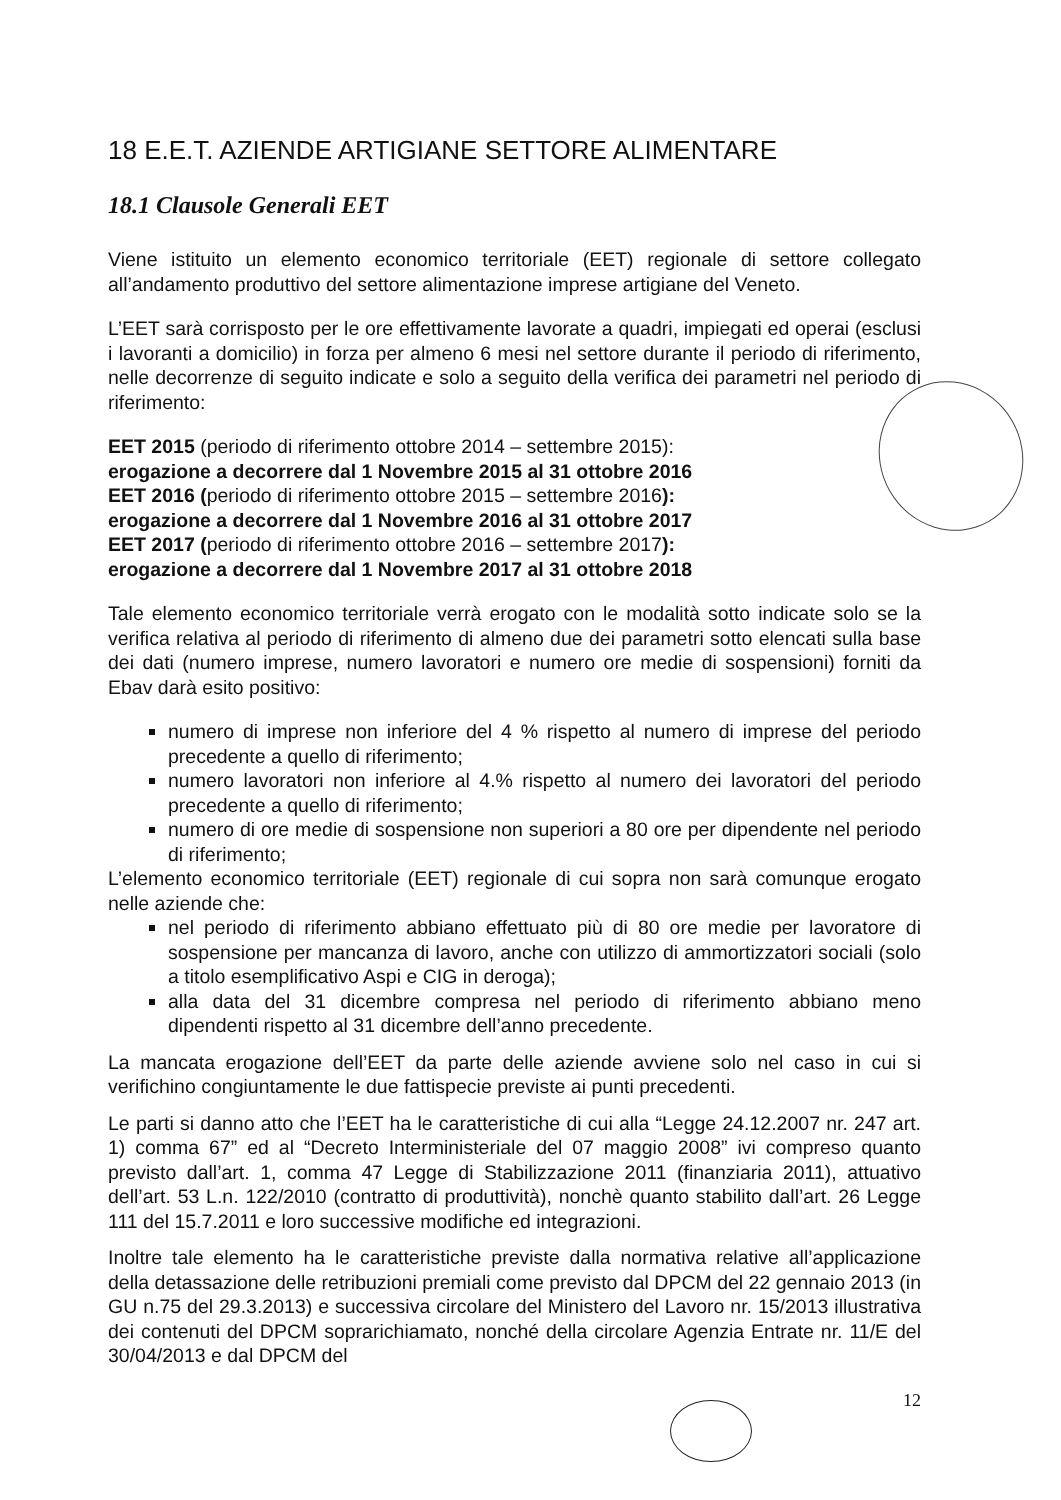18 E.E.T. AZIENDE ARTIGIANE SETTORE ALIMENTARE
18.1 Clausole Generali EET
Viene istituito un elemento economico territoriale (EET) regionale di settore collegato all’andamento produttivo del settore alimentazione imprese artigiane del Veneto.
L’EET sarà corrisposto per le ore effettivamente lavorate a quadri, impiegati ed operai (esclusi i lavoranti a domicilio) in forza per almeno 6 mesi nel settore durante il periodo di riferimento, nelle decorrenze di seguito indicate e solo a seguito della verifica dei parametri nel periodo di riferimento:
EET 2015 (periodo di riferimento ottobre 2014 – settembre 2015):
erogazione a decorrere dal 1 Novembre 2015 al 31 ottobre 2016
EET 2016 (periodo di riferimento ottobre 2015 – settembre 2016):
erogazione a decorrere dal 1 Novembre 2016 al 31 ottobre 2017
EET 2017 (periodo di riferimento ottobre 2016 – settembre 2017):
erogazione a decorrere dal 1 Novembre 2017 al 31 ottobre 2018
Tale elemento economico territoriale verrà erogato con le modalità sotto indicate solo se la verifica relativa al periodo di riferimento di almeno due dei parametri sotto elencati sulla base dei dati (numero imprese, numero lavoratori e numero ore medie di sospensioni) forniti da Ebav darà esito positivo:
numero di imprese non inferiore del 4 % rispetto al numero di imprese del periodo precedente a quello di riferimento;
numero lavoratori non inferiore al 4.% rispetto al numero dei lavoratori del periodo precedente a quello di riferimento;
numero di ore medie di sospensione non superiori a 80 ore per dipendente nel periodo di riferimento;
L’elemento economico territoriale (EET) regionale di cui sopra non sarà comunque erogato nelle aziende che:
nel periodo di riferimento abbiano effettuato più di 80 ore medie per lavoratore di sospensione per mancanza di lavoro, anche con utilizzo di ammortizzatori sociali (solo a titolo esemplificativo Aspi e CIG in deroga);
alla data del 31 dicembre compresa nel periodo di riferimento abbiano meno dipendenti rispetto al 31 dicembre dell’anno precedente.
La mancata erogazione dell’EET da parte delle aziende avviene solo nel caso in cui si verifichino congiuntamente le due fattispecie previste ai punti precedenti.
Le parti si danno atto che l’EET ha le caratteristiche di cui alla “Legge 24.12.2007 nr. 247 art. 1) comma 67” ed al “Decreto Interministeriale del 07 maggio 2008” ivi compreso quanto previsto dall’art. 1, comma 47 Legge di Stabilizzazione 2011 (finanziaria 2011), attuativo dell’art. 53 L.n. 122/2010 (contratto di produttività), nonchè quanto stabilito dall’art. 26 Legge 111 del 15.7.2011 e loro successive modifiche ed integrazioni.
Inoltre tale elemento ha le caratteristiche previste dalla normativa relative all’applicazione della detassazione delle retribuzioni premiali come previsto dal DPCM del 22 gennaio 2013 (in GU n.75 del 29.3.2013) e successiva circolare del Ministero del Lavoro nr. 15/2013 illustrativa dei contenuti del DPCM soprarichiamato, nonché della circolare Agenzia Entrate nr. 11/E del 30/04/2013 e dal DPCM del
12